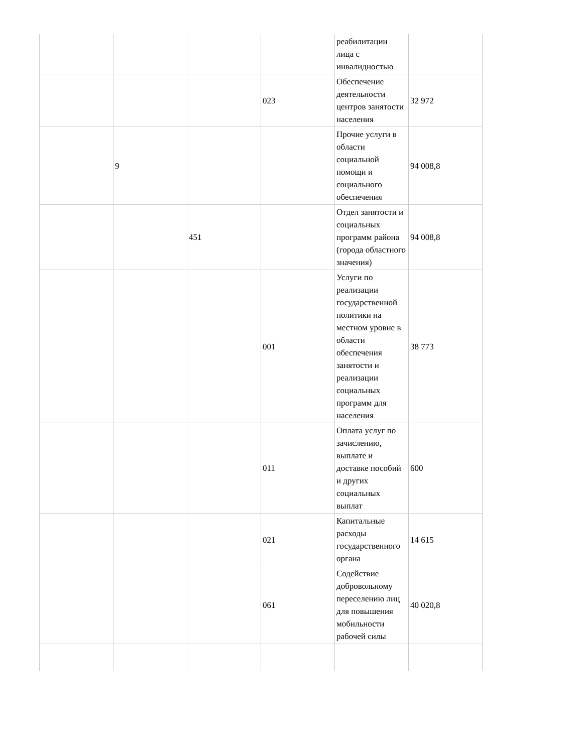| | | | | реабилитации лица с инвалидностью | |
| | | | 023 | Обеспечение деятельности центров занятости населения | 32 972 |
| | 9 | | | Прочие услуги в области социальной помощи и социального обеспечения | 94 008,8 |
| | | 451 | | Отдел занятости и социальных программ района (города областного значения) | 94 008,8 |
| | | | 001 | Услуги по реализации государственной политики на местном уровне в области обеспечения занятости и реализации социальных программ для населения | 38 773 |
| | | | 011 | Оплата услуг по зачислению, выплате и доставке пособий и других социальных выплат | 600 |
| | | | 021 | Капитальные расходы государственного органа | 14 615 |
| | | | 061 | Содействие добровольному переселению лиц для повышения мобильности рабочей силы | 40 020,8 |